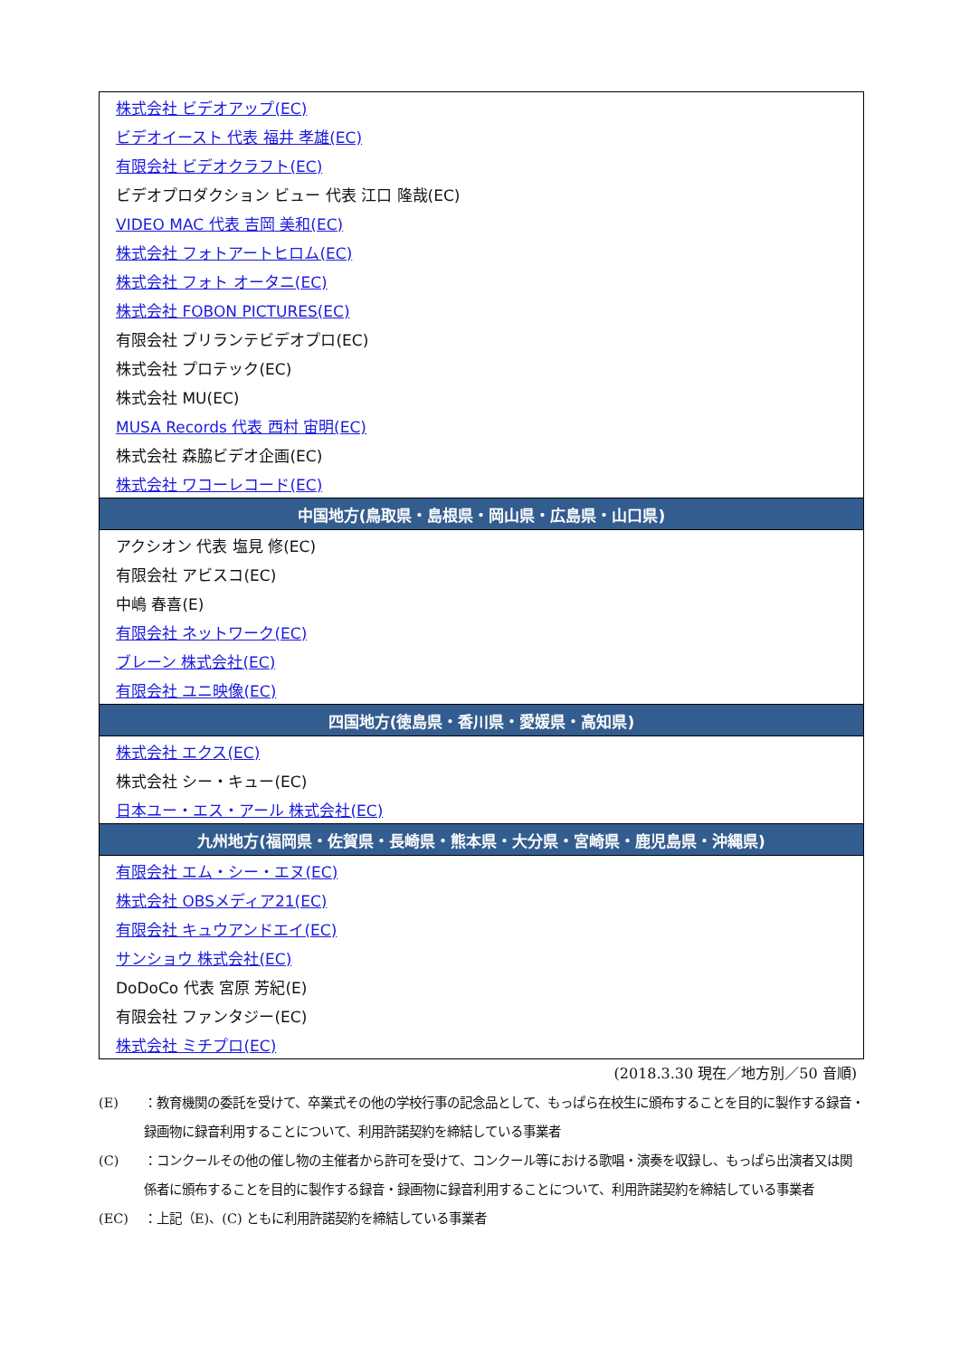| 株式会社 ビデオアップ(EC) |
| ビデオイースト 代表 福井 孝雄(EC) |
| 有限会社 ビデオクラフト(EC) |
| ビデオプロダクション ビュー 代表 江口 隆哉(EC) |
| VIDEO MAC 代表 吉岡 美和(EC) |
| 株式会社 フォトアートヒロム(EC) |
| 株式会社 フォト オータニ(EC) |
| 株式会社 FOBON PICTURES(EC) |
| 有限会社 ブリランテビデオプロ(EC) |
| 株式会社 プロテック(EC) |
| 株式会社 MU(EC) |
| MUSA Records 代表 西村 宙明(EC) |
| 株式会社 森脇ビデオ企画(EC) |
| 株式会社 ワコーレコード(EC) |
| 中国地方(鳥取県・島根県・岡山県・広島県・山口県) |
| アクシオン 代表 塩見 修(EC) |
| 有限会社 アビスコ(EC) |
| 中嶋 春喜(E) |
| 有限会社 ネットワーク(EC) |
| ブレーン 株式会社(EC) |
| 有限会社 ユニ映像(EC) |
| 四国地方(徳島県・香川県・愛媛県・高知県) |
| 株式会社 エクス(EC) |
| 株式会社 シー・キュー(EC) |
| 日本ユー・エス・アール 株式会社(EC) |
| 九州地方(福岡県・佐賀県・長崎県・熊本県・大分県・宮崎県・鹿児島県・沖縄県) |
| 有限会社 エム・シー・エヌ(EC) |
| 株式会社 OBSメディア21(EC) |
| 有限会社 キュウアンドエイ(EC) |
| サンショウ 株式会社(EC) |
| DoDoCo 代表 宮原 芳紀(E) |
| 有限会社 ファンタジー(EC) |
| 株式会社 ミチプロ(EC) |
(2018.3.30 現在／地方別／50 音順)
(E) ：教育機関の委託を受けて、卒業式その他の学校行事の記念品として、もっぱら在校生に頒布することを目的に製作する録音・録画物に録音利用することについて、利用許諾契約を締結している事業者
(C) ：コンクールその他の催し物の主催者から許可を受けて、コンクール等における歌唱・演奏を収録し、もっぱら出演者又は関係者に頒布することを目的に製作する録音・録画物に録音利用することについて、利用許諾契約を締結している事業者
(EC) ：上記（E)、(C) ともに利用許諾契約を締結している事業者